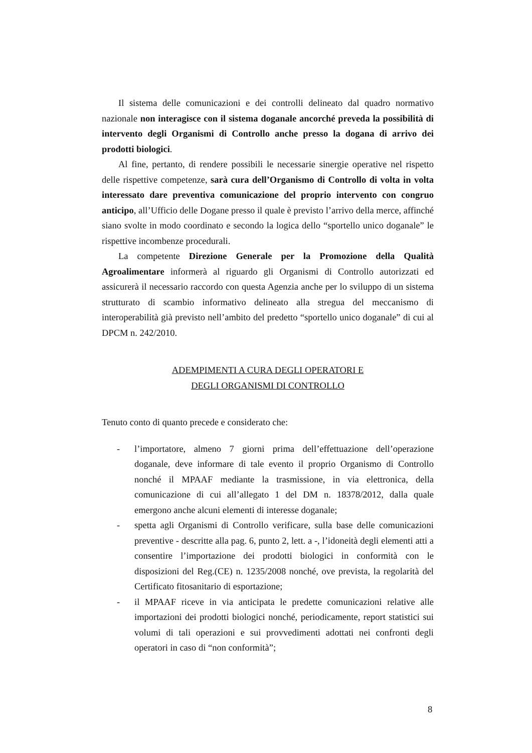Il sistema delle comunicazioni e dei controlli delineato dal quadro normativo nazionale non interagisce con il sistema doganale ancorché preveda la possibilità di intervento degli Organismi di Controllo anche presso la dogana di arrivo dei prodotti biologici.
Al fine, pertanto, di rendere possibili le necessarie sinergie operative nel rispetto delle rispettive competenze, sarà cura dell’Organismo di Controllo di volta in volta interessato dare preventiva comunicazione del proprio intervento con congruo anticipo, all’Ufficio delle Dogane presso il quale è previsto l’arrivo della merce, affinché siano svolte in modo coordinato e secondo la logica dello “sportello unico doganale” le rispettive incombenze procedurali.
La competente Direzione Generale per la Promozione della Qualità Agroalimentare informerà al riguardo gli Organismi di Controllo autorizzati ed assicurerà il necessario raccordo con questa Agenzia anche per lo sviluppo di un sistema strutturato di scambio informativo delineato alla stregua del meccanismo di interoperabilità già previsto nell’ambito del predetto “sportello unico doganale” di cui al DPCM n. 242/2010.
ADEMPIMENTI A CURA DEGLI OPERATORI E
DEGLI ORGANISMI DI CONTROLLO
Tenuto conto di quanto precede e considerato che:
- l’importatore, almeno 7 giorni prima dell’effettuazione dell’operazione doganale, deve informare di tale evento il proprio Organismo di Controllo nonché il MPAAF mediante la trasmissione, in via elettronica, della comunicazione di cui all’allegato 1 del DM n. 18378/2012, dalla quale emergono anche alcuni elementi di interesse doganale;
- spetta agli Organismi di Controllo verificare, sulla base delle comunicazioni preventive - descritte alla pag. 6, punto 2, lett. a -, l’idoneità degli elementi atti a consentire l’importazione dei prodotti biologici in conformità con le disposizioni del Reg.(CE) n. 1235/2008 nonché, ove prevista, la regolarità del Certificato fitosanitario di esportazione;
- il MPAAF riceve in via anticipata le predette comunicazioni relative alle importazioni dei prodotti biologici nonché, periodicamente, report statistici sui volumi di tali operazioni e sui provvedimenti adottati nei confronti degli operatori in caso di “non conformità”;
8